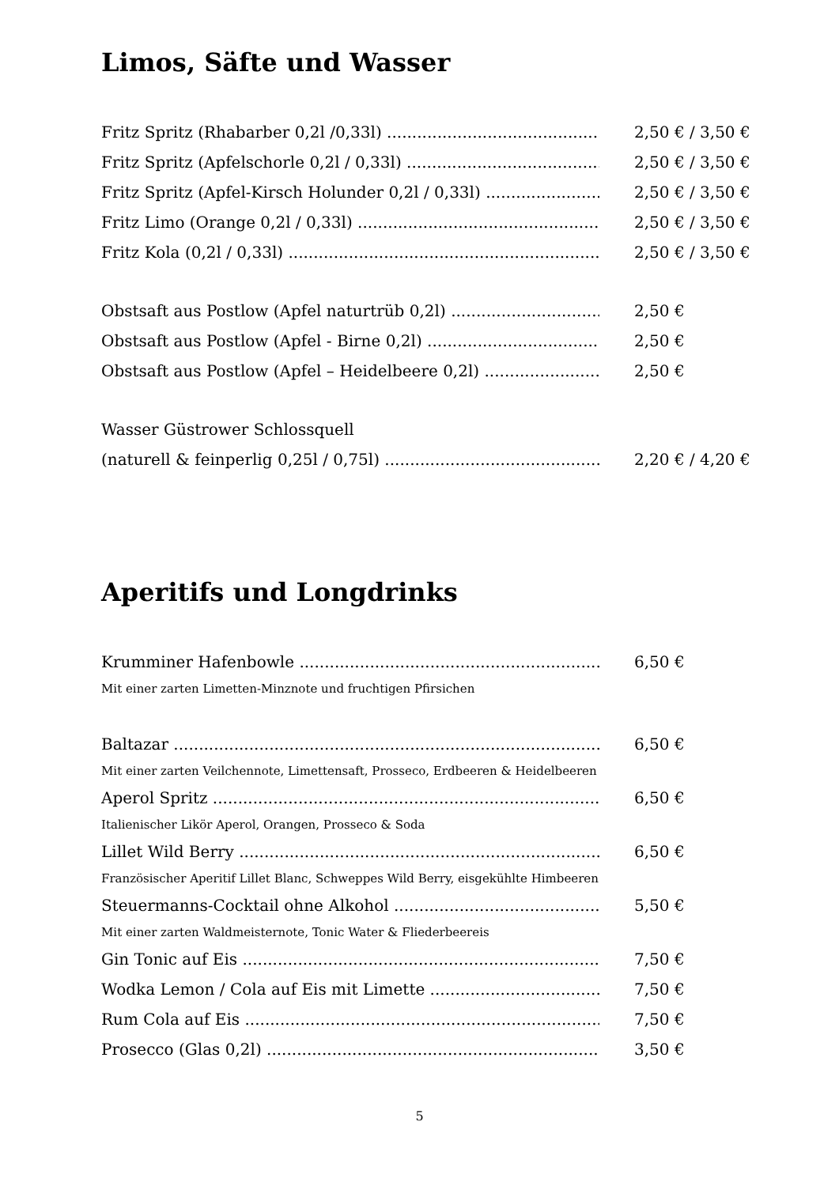Limos, Säfte und Wasser
Fritz Spritz (Rhabarber 0,2l /0,33l) 2,50 € / 3,50 €
Fritz Spritz (Apfelschorle 0,2l / 0,33l) 2,50 € / 3,50 €
Fritz Spritz (Apfel-Kirsch Holunder 0,2l / 0,33l) 2,50 € / 3,50 €
Fritz Limo (Orange 0,2l / 0,33l) 2,50 € / 3,50 €
Fritz Kola (0,2l / 0,33l) 2,50 € / 3,50 €
Obstsaft aus Postlow (Apfel naturtrüb 0,2l) 2,50 €
Obstsaft aus Postlow (Apfel - Birne 0,2l) 2,50 €
Obstsaft aus Postlow (Apfel – Heidelbeere 0,2l) 2,50 €
Wasser Güstrower Schlossquell
(naturell & feinperlig 0,25l / 0,75l) 2,20 € / 4,20 €
Aperitifs und Longdrinks
Krumminer Hafenbowle 6,50 €
Mit einer zarten Limetten-Minznote und fruchtigen Pfirsichen
Baltazar 6,50 €
Mit einer zarten Veilchennote, Limettensaft, Prosseco, Erdbeeren & Heidelbeeren
Aperol Spritz 6,50 €
Italienischer Likör Aperol, Orangen, Prosseco & Soda
Lillet Wild Berry 6,50 €
Französischer Aperitif Lillet Blanc, Schweppes Wild Berry, eisgekühlte Himbeeren
Steuermanns-Cocktail ohne Alkohol 5,50 €
Mit einer zarten Waldmeisternote, Tonic Water & Fliederbeereis
Gin Tonic auf Eis 7,50 €
Wodka Lemon / Cola auf Eis mit Limette 7,50 €
Rum Cola auf Eis 7,50 €
Prosecco (Glas 0,2l) 3,50 €
5